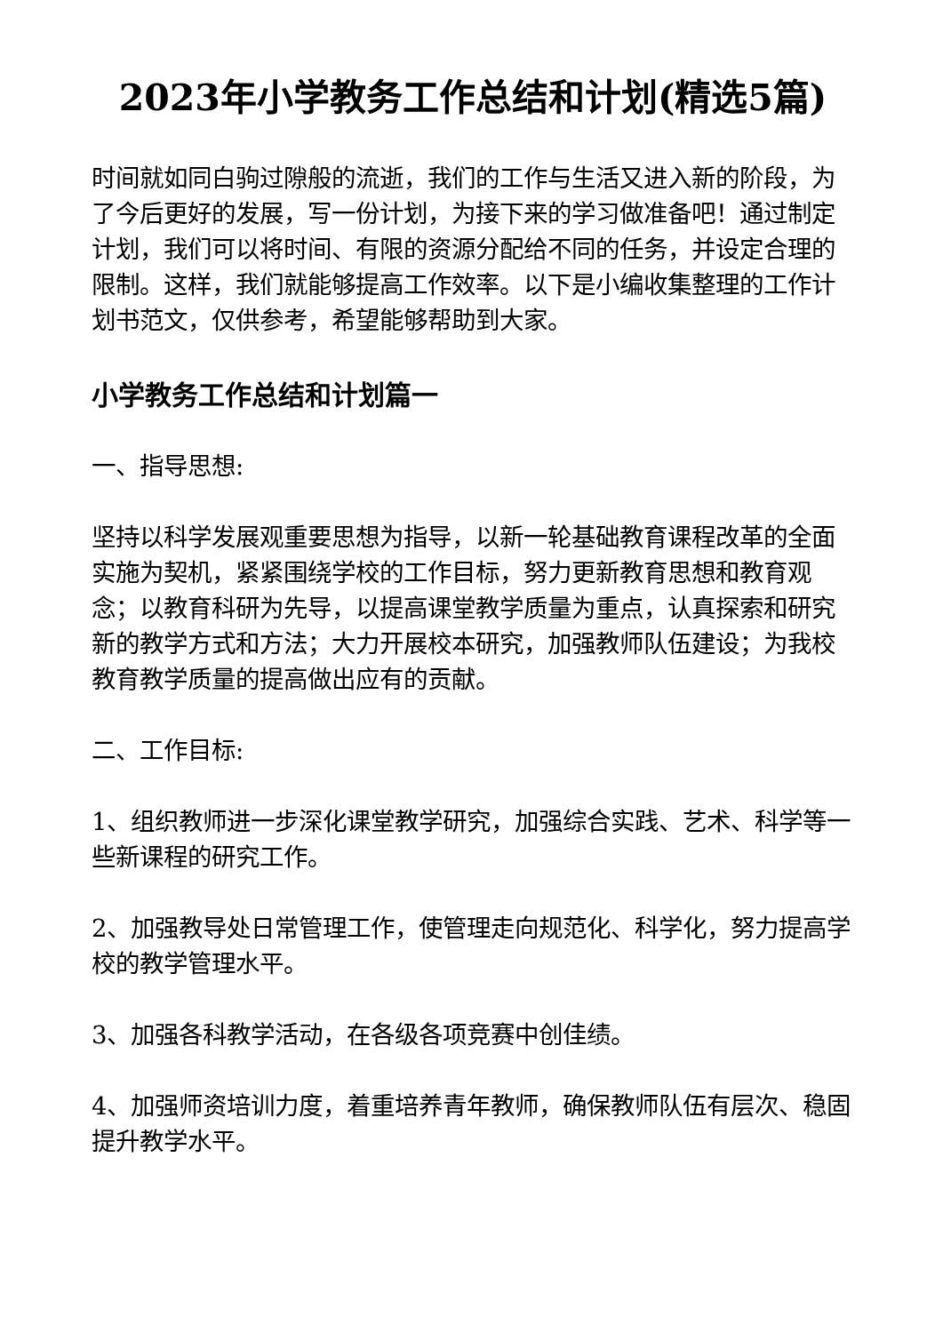2023年小学教务工作总结和计划(精选5篇)
时间就如同白驹过隙般的流逝，我们的工作与生活又进入新的阶段，为了今后更好的发展，写一份计划，为接下来的学习做准备吧！通过制定计划，我们可以将时间、有限的资源分配给不同的任务，并设定合理的限制。这样，我们就能够提高工作效率。以下是小编收集整理的工作计划书范文，仅供参考，希望能够帮助到大家。
小学教务工作总结和计划篇一
一、指导思想:
坚持以科学发展观重要思想为指导，以新一轮基础教育课程改革的全面实施为契机，紧紧围绕学校的工作目标，努力更新教育思想和教育观念；以教育科研为先导，以提高课堂教学质量为重点，认真探索和研究新的教学方式和方法；大力开展校本研究，加强教师队伍建设；为我校教育教学质量的提高做出应有的贡献。
二、工作目标:
1、组织教师进一步深化课堂教学研究，加强综合实践、艺术、科学等一些新课程的研究工作。
2、加强教导处日常管理工作，使管理走向规范化、科学化，努力提高学校的教学管理水平。
3、加强各科教学活动，在各级各项竞赛中创佳绩。
4、加强师资培训力度，着重培养青年教师，确保教师队伍有层次、稳固提升教学水平。